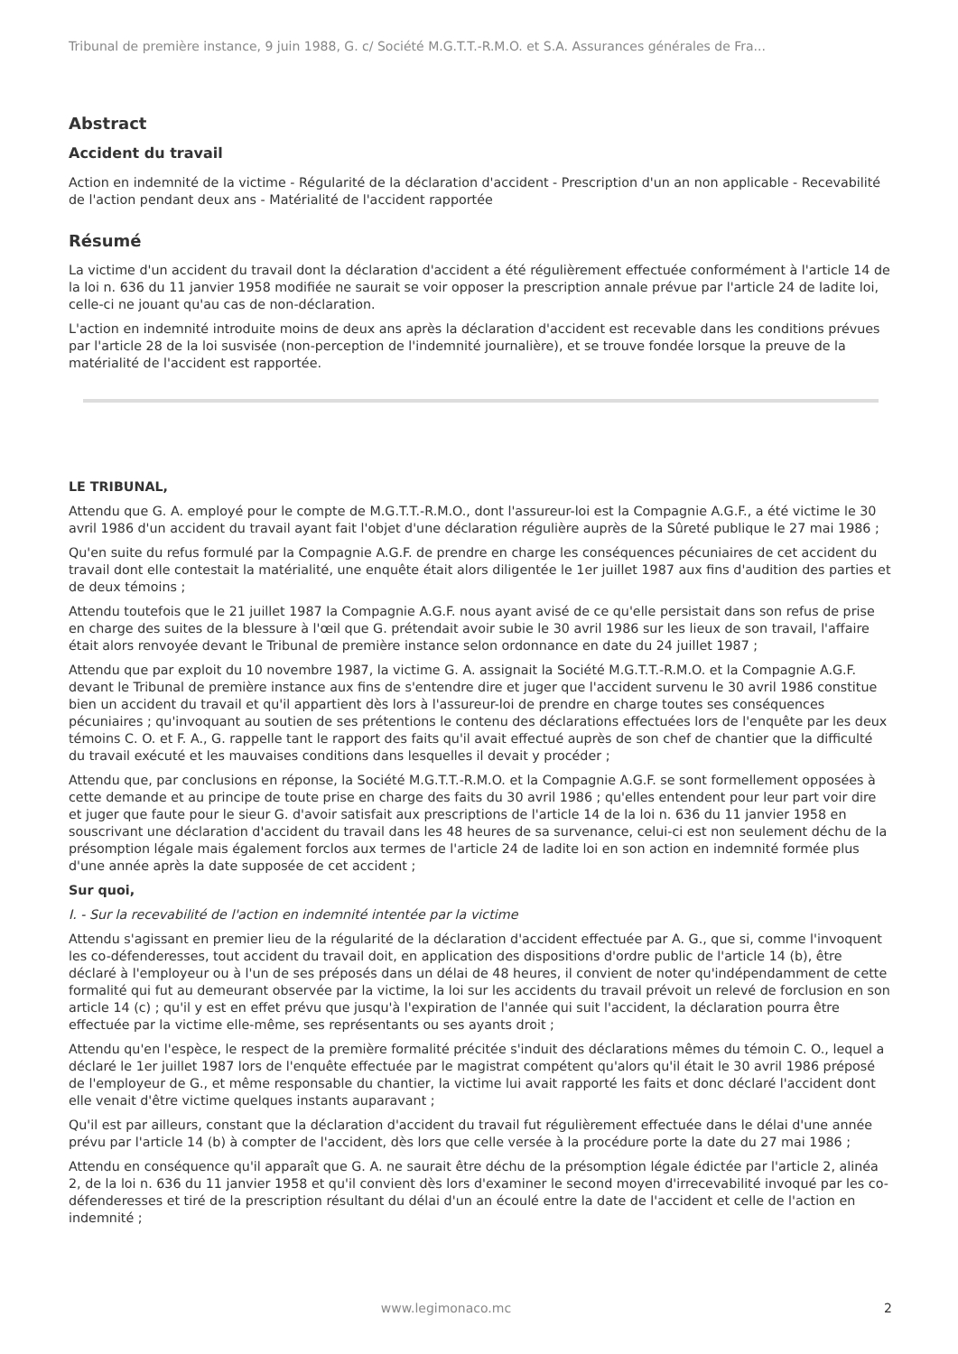Tribunal de première instance, 9 juin 1988, G. c/ Société M.G.T.T.-R.M.O. et S.A. Assurances générales de Fra...
Abstract
Accident du travail
Action en indemnité de la victime - Régularité de la déclaration d'accident - Prescription d'un an non applicable - Recevabilité de l'action pendant deux ans - Matérialité de l'accident rapportée
Résumé
La victime d'un accident du travail dont la déclaration d'accident a été régulièrement effectuée conformément à l'article 14 de la loi n. 636 du 11 janvier 1958 modifiée ne saurait se voir opposer la prescription annale prévue par l'article 24 de ladite loi, celle-ci ne jouant qu'au cas de non-déclaration.
L'action en indemnité introduite moins de deux ans après la déclaration d'accident est recevable dans les conditions prévues par l'article 28 de la loi susvisée (non-perception de l'indemnité journalière), et se trouve fondée lorsque la preuve de la matérialité de l'accident est rapportée.
LE TRIBUNAL,
Attendu que G. A. employé pour le compte de M.G.T.T.-R.M.O., dont l'assureur-loi est la Compagnie A.G.F., a été victime le 30 avril 1986 d'un accident du travail ayant fait l'objet d'une déclaration régulière auprès de la Sûreté publique le 27 mai 1986 ;
Qu'en suite du refus formulé par la Compagnie A.G.F. de prendre en charge les conséquences pécuniaires de cet accident du travail dont elle contestait la matérialité, une enquête était alors diligentée le 1er juillet 1987 aux fins d'audition des parties et de deux témoins ;
Attendu toutefois que le 21 juillet 1987 la Compagnie A.G.F. nous ayant avisé de ce qu'elle persistait dans son refus de prise en charge des suites de la blessure à l'œil que G. prétendait avoir subie le 30 avril 1986 sur les lieux de son travail, l'affaire était alors renvoyée devant le Tribunal de première instance selon ordonnance en date du 24 juillet 1987 ;
Attendu que par exploit du 10 novembre 1987, la victime G. A. assignait la Société M.G.T.T.-R.M.O. et la Compagnie A.G.F. devant le Tribunal de première instance aux fins de s'entendre dire et juger que l'accident survenu le 30 avril 1986 constitue bien un accident du travail et qu'il appartient dès lors à l'assureur-loi de prendre en charge toutes ses conséquences pécuniaires ; qu'invoquant au soutien de ses prétentions le contenu des déclarations effectuées lors de l'enquête par les deux témoins C. O. et F. A., G. rappelle tant le rapport des faits qu'il avait effectué auprès de son chef de chantier que la difficulté du travail exécuté et les mauvaises conditions dans lesquelles il devait y procéder ;
Attendu que, par conclusions en réponse, la Société M.G.T.T.-R.M.O. et la Compagnie A.G.F. se sont formellement opposées à cette demande et au principe de toute prise en charge des faits du 30 avril 1986 ; qu'elles entendent pour leur part voir dire et juger que faute pour le sieur G. d'avoir satisfait aux prescriptions de l'article 14 de la loi n. 636 du 11 janvier 1958 en souscrivant une déclaration d'accident du travail dans les 48 heures de sa survenance, celui-ci est non seulement déchu de la présomption légale mais également forclos aux termes de l'article 24 de ladite loi en son action en indemnité formée plus d'une année après la date supposée de cet accident ;
Sur quoi,
I. - Sur la recevabilité de l'action en indemnité intentée par la victime
Attendu s'agissant en premier lieu de la régularité de la déclaration d'accident effectuée par A. G., que si, comme l'invoquent les co-défenderesses, tout accident du travail doit, en application des dispositions d'ordre public de l'article 14 (b), être déclaré à l'employeur ou à l'un de ses préposés dans un délai de 48 heures, il convient de noter qu'indépendamment de cette formalité qui fut au demeurant observée par la victime, la loi sur les accidents du travail prévoit un relevé de forclusion en son article 14 (c) ; qu'il y est en effet prévu que jusqu'à l'expiration de l'année qui suit l'accident, la déclaration pourra être effectuée par la victime elle-même, ses représentants ou ses ayants droit ;
Attendu qu'en l'espèce, le respect de la première formalité précitée s'induit des déclarations mêmes du témoin C. O., lequel a déclaré le 1er juillet 1987 lors de l'enquête effectuée par le magistrat compétent qu'alors qu'il était le 30 avril 1986 préposé de l'employeur de G., et même responsable du chantier, la victime lui avait rapporté les faits et donc déclaré l'accident dont elle venait d'être victime quelques instants auparavant ;
Qu'il est par ailleurs, constant que la déclaration d'accident du travail fut régulièrement effectuée dans le délai d'une année prévu par l'article 14 (b) à compter de l'accident, dès lors que celle versée à la procédure porte la date du 27 mai 1986 ;
Attendu en conséquence qu'il apparaît que G. A. ne saurait être déchu de la présomption légale édictée par l'article 2, alinéa 2, de la loi n. 636 du 11 janvier 1958 et qu'il convient dès lors d'examiner le second moyen d'irrecevabilité invoqué par les co-défenderesses et tiré de la prescription résultant du délai d'un an écoulé entre la date de l'accident et celle de l'action en indemnité ;
www.legimonaco.mc 2